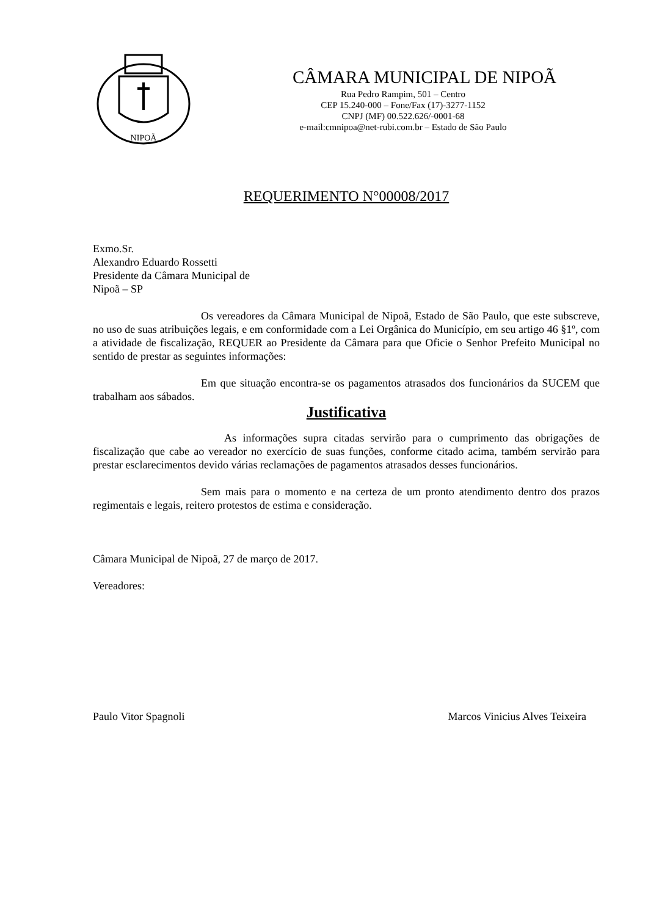NIPOÃ
CÂMARA MUNICIPAL DE NIPOÃ
Rua Pedro Rampim, 501 – Centro
CEP 15.240-000 – Fone/Fax (17)-3277-1152
CNPJ (MF) 00.522.626/-0001-68
e-mail:cmnipoa@net-rubi.com.br – Estado de São Paulo
REQUERIMENTO N°00008/2017
Exmo.Sr.
Alexandro Eduardo Rossetti
Presidente da Câmara Municipal de
Nipoã – SP
Os vereadores da Câmara Municipal de Nipoã, Estado de São Paulo, que este subscreve, no uso de suas atribuições legais, e em conformidade com a Lei Orgânica do Município, em seu artigo 46 §1º, com a atividade de fiscalização, REQUER ao Presidente da Câmara para que Oficie o Senhor Prefeito Municipal no sentido de prestar as seguintes informações:
Em que situação encontra-se os pagamentos atrasados dos funcionários da SUCEM que trabalham aos sábados.
Justificativa
As informações supra citadas servirão para o cumprimento das obrigações de fiscalização que cabe ao vereador no exercício de suas funções, conforme citado acima, também servirão para prestar esclarecimentos devido várias reclamações de pagamentos atrasados desses funcionários.
Sem mais para o momento e na certeza de um pronto atendimento dentro dos prazos regimentais e legais, reitero protestos de estima e consideração.
Câmara Municipal de Nipoã, 27 de março de 2017.
Vereadores:
Paulo Vitor Spagnoli Marcos Vinicius Alves Teixeira